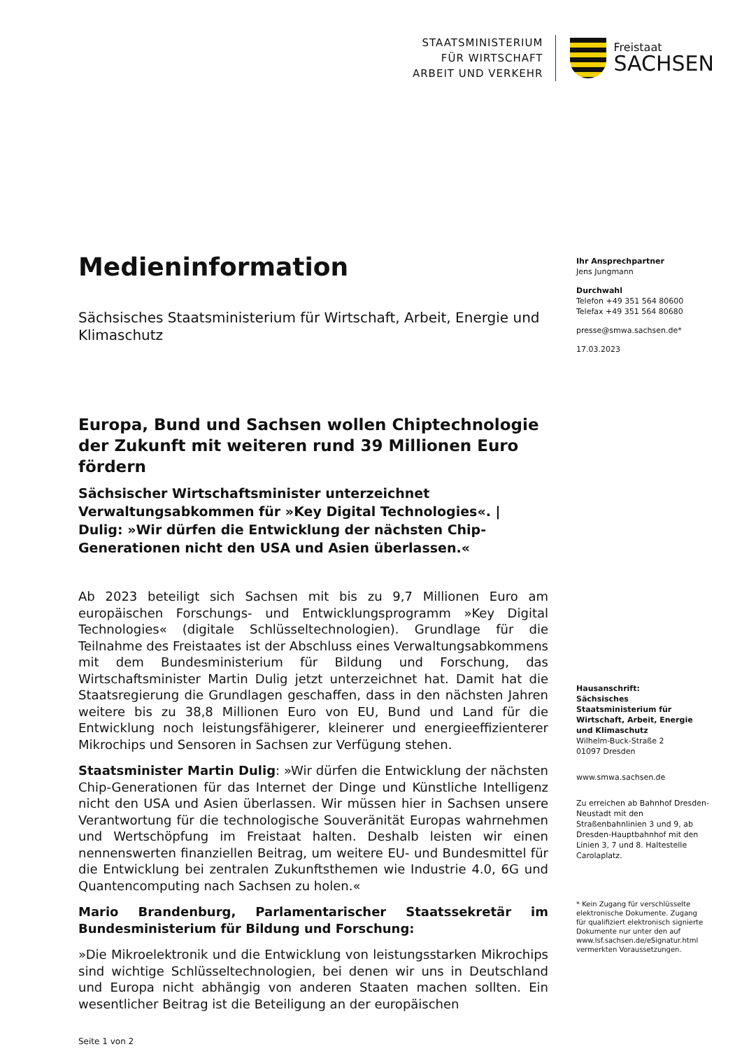STAATSMINISTERIUM
FÜR WIRTSCHAFT
ARBEIT UND VERKEHR
Freistaat
SACHSEN
Medieninformation
Sächsisches Staatsministerium für Wirtschaft, Arbeit, Energie und Klimaschutz
Europa, Bund und Sachsen wollen Chiptechnologie der Zukunft mit weiteren rund 39 Millionen Euro fördern
Sächsischer Wirtschaftsminister unterzeichnet Verwaltungsabkommen für »Key Digital Technologies«. | Dulig: »Wir dürfen die Entwicklung der nächsten Chip-Generationen nicht den USA und Asien überlassen.«
Ab 2023 beteiligt sich Sachsen mit bis zu 9,7 Millionen Euro am europäischen Forschungs- und Entwicklungsprogramm »Key Digital Technologies« (digitale Schlüsseltechnologien). Grundlage für die Teilnahme des Freistaates ist der Abschluss eines Verwaltungsabkommens mit dem Bundesministerium für Bildung und Forschung, das Wirtschaftsminister Martin Dulig jetzt unterzeichnet hat. Damit hat die Staatsregierung die Grundlagen geschaffen, dass in den nächsten Jahren weitere bis zu 38,8 Millionen Euro von EU, Bund und Land für die Entwicklung noch leistungsfähigerer, kleinerer und energieeffizienterer Mikrochips und Sensoren in Sachsen zur Verfügung stehen.
Staatsminister Martin Dulig: »Wir dürfen die Entwicklung der nächsten Chip-Generationen für das Internet der Dinge und Künstliche Intelligenz nicht den USA und Asien überlassen. Wir müssen hier in Sachsen unsere Verantwortung für die technologische Souveränität Europas wahrnehmen und Wertschöpfung im Freistaat halten. Deshalb leisten wir einen nennenswerten finanziellen Beitrag, um weitere EU- und Bundesmittel für die Entwicklung bei zentralen Zukunftsthemen wie Industrie 4.0, 6G und Quantencomputing nach Sachsen zu holen.«
Mario Brandenburg, Parlamentarischer Staatssekretär im Bundesministerium für Bildung und Forschung:
»Die Mikroelektronik und die Entwicklung von leistungsstarken Mikrochips sind wichtige Schlüsseltechnologien, bei denen wir uns in Deutschland und Europa nicht abhängig von anderen Staaten machen sollten. Ein wesentlicher Beitrag ist die Beteiligung an der europäischen
Seite 1 von 2
Ihr Ansprechpartner
Jens Jungmann
Durchwahl
Telefon +49 351 564 80600
Telefax +49 351 564 80680
presse@smwa.sachsen.de*
17.03.2023
Hausanschrift:
Sächsisches Staatsministerium für Wirtschaft, Arbeit, Energie und Klimaschutz
Wilhelm-Buck-Straße 2
01097 Dresden
www.smwa.sachsen.de
Zu erreichen ab Bahnhof Dresden-Neustadt mit den Straßenbahnlinien 3 und 9, ab Dresden-Hauptbahnhof mit den Linien 3, 7 und 8. Haltestelle Carolaplatz.
* Kein Zugang für verschlüsselte elektronische Dokumente. Zugang für qualifiziert elektronisch signierte Dokumente nur unter den auf www.lsf.sachsen.de/eSignatur.html vermerkten Voraussetzungen.